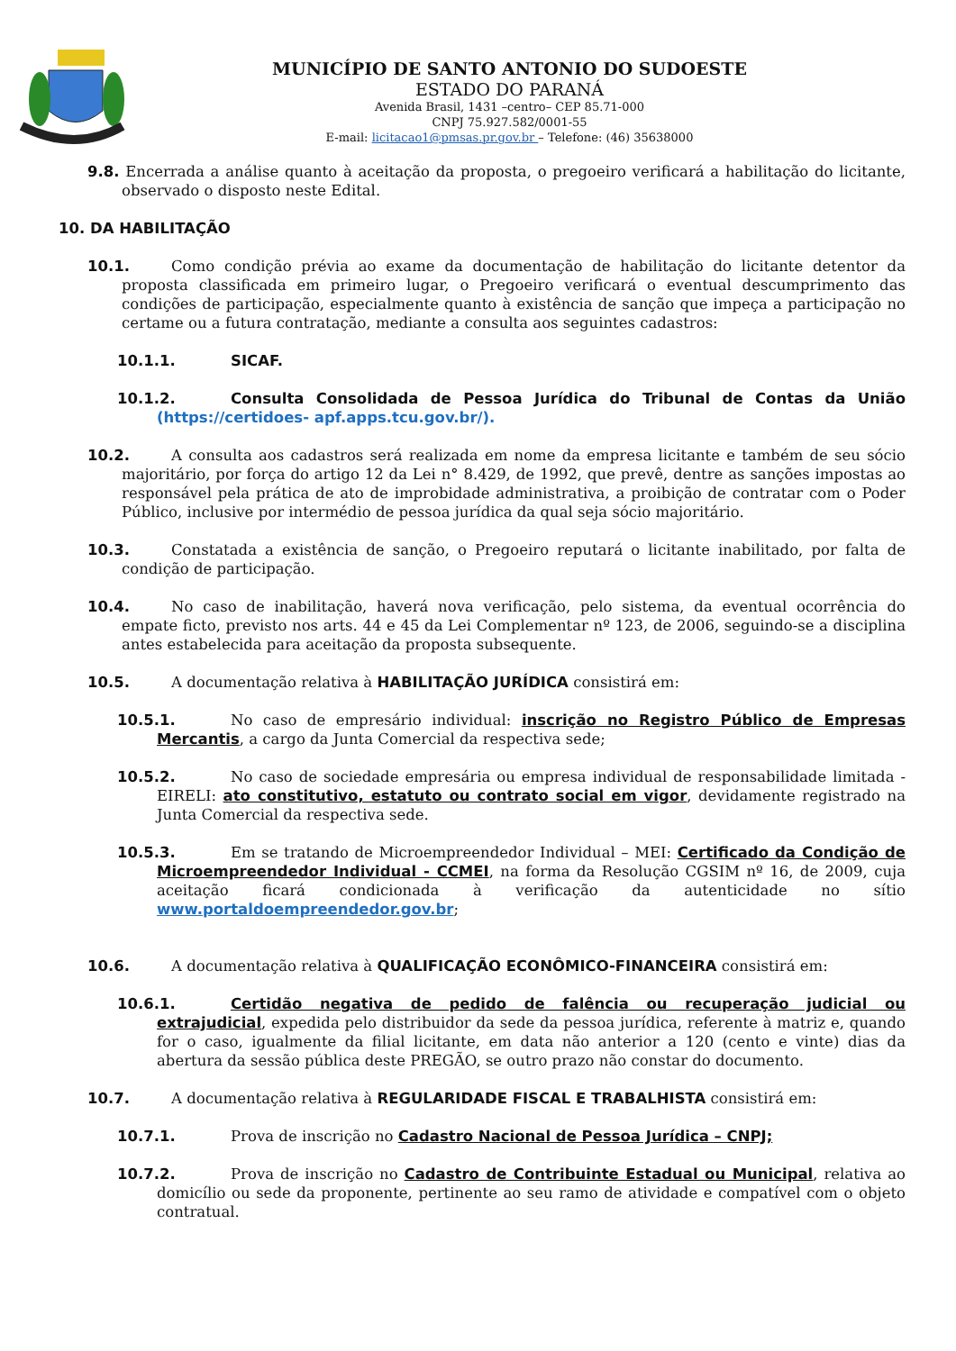MUNICÍPIO DE SANTO ANTONIO DO SUDOESTE
ESTADO DO PARANÁ
Avenida Brasil, 1431 –centro– CEP 85.71-000
CNPJ 75.927.582/0001-55
E-mail: licitacao1@pmsas.pr.gov.br – Telefone: (46) 35638000
9.8. Encerrada a análise quanto à aceitação da proposta, o pregoeiro verificará a habilitação do licitante, observado o disposto neste Edital.
10. DA HABILITAÇÃO
10.1. Como condição prévia ao exame da documentação de habilitação do licitante detentor da proposta classificada em primeiro lugar, o Pregoeiro verificará o eventual descumprimento das condições de participação, especialmente quanto à existência de sanção que impeça a participação no certame ou a futura contratação, mediante a consulta aos seguintes cadastros:
10.1.1. SICAF.
10.1.2. Consulta Consolidada de Pessoa Jurídica do Tribunal de Contas da União (https://certidoes- apf.apps.tcu.gov.br/).
10.2. A consulta aos cadastros será realizada em nome da empresa licitante e também de seu sócio majoritário, por força do artigo 12 da Lei n° 8.429, de 1992, que prevê, dentre as sanções impostas ao responsável pela prática de ato de improbidade administrativa, a proibição de contratar com o Poder Público, inclusive por intermédio de pessoa jurídica da qual seja sócio majoritário.
10.3. Constatada a existência de sanção, o Pregoeiro reputará o licitante inabilitado, por falta de condição de participação.
10.4. No caso de inabilitação, haverá nova verificação, pelo sistema, da eventual ocorrência do empate ficto, previsto nos arts. 44 e 45 da Lei Complementar nº 123, de 2006, seguindo-se a disciplina antes estabelecida para aceitação da proposta subsequente.
10.5. A documentação relativa à HABILITAÇÃO JURÍDICA consistirá em:
10.5.1. No caso de empresário individual: inscrição no Registro Público de Empresas Mercantis, a cargo da Junta Comercial da respectiva sede;
10.5.2. No caso de sociedade empresária ou empresa individual de responsabilidade limitada -EIRELI: ato constitutivo, estatuto ou contrato social em vigor, devidamente registrado na Junta Comercial da respectiva sede.
10.5.3. Em se tratando de Microempreendedor Individual – MEI: Certificado da Condição de Microempreendedor Individual - CCMEI, na forma da Resolução CGSIM nº 16, de 2009, cuja aceitação ficará condicionada à verificação da autenticidade no sítio www.portaldoempreendedor.gov.br;
10.6. A documentação relativa à QUALIFICAÇÃO ECONÔMICO-FINANCEIRA consistirá em:
10.6.1. Certidão negativa de pedido de falência ou recuperação judicial ou extrajudicial, expedida pelo distribuidor da sede da pessoa jurídica, referente à matriz e, quando for o caso, igualmente da filial licitante, em data não anterior a 120 (cento e vinte) dias da abertura da sessão pública deste PREGÃO, se outro prazo não constar do documento.
10.7. A documentação relativa à REGULARIDADE FISCAL E TRABALHISTA consistirá em:
10.7.1. Prova de inscrição no Cadastro Nacional de Pessoa Jurídica – CNPJ;
10.7.2. Prova de inscrição no Cadastro de Contribuinte Estadual ou Municipal, relativa ao domicílio ou sede da proponente, pertinente ao seu ramo de atividade e compatível com o objeto contratual.